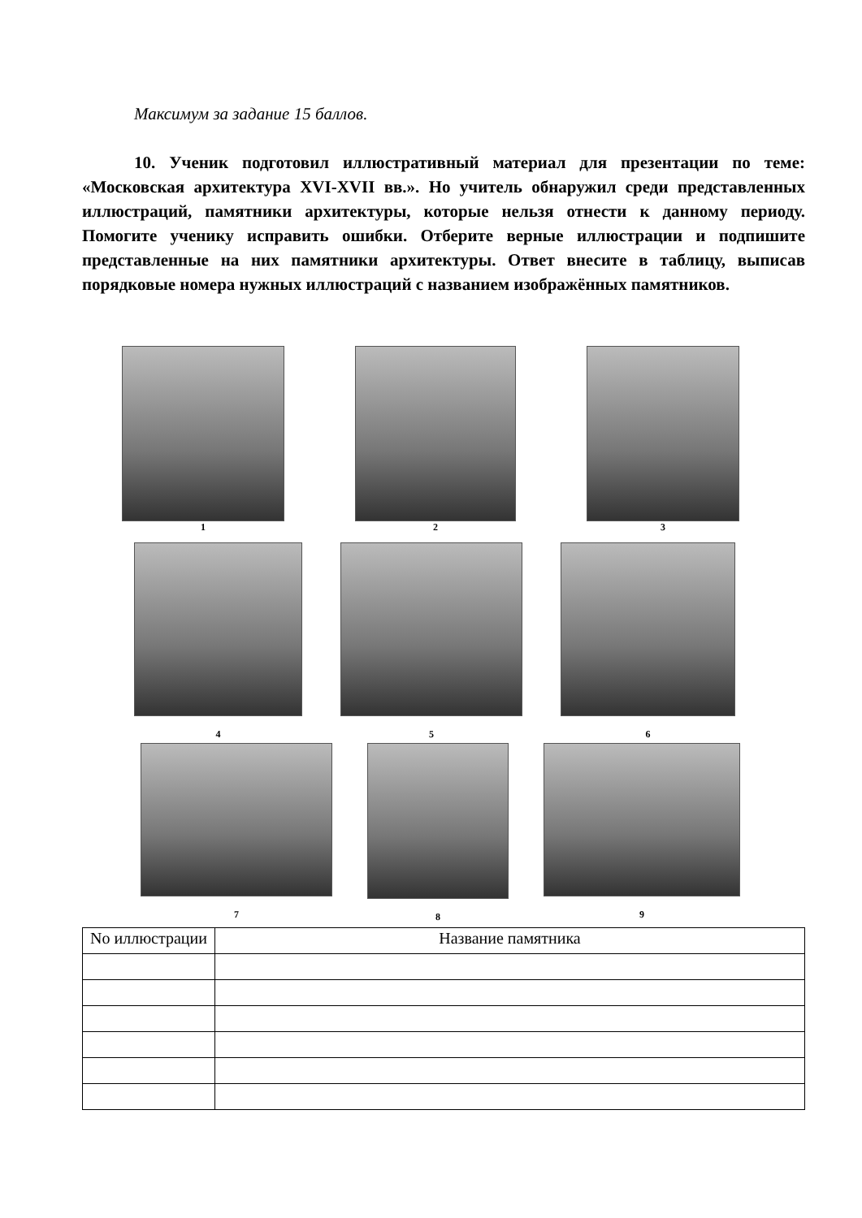Максимум за задание 15 баллов.
10. Ученик подготовил иллюстративный материал для презентации по теме: «Московская архитектура XVI-XVII вв.». Но учитель обнаружил среди представленных иллюстраций, памятники архитектуры, которые нельзя отнести к данному периоду. Помогите ученику исправить ошибки. Отберите верные иллюстрации и подпишите представленные на них памятники архитектуры. Ответ внесите в таблицу, выписав порядковые номера нужных иллюстраций с названием изображённых памятников.
1 2 3
4
5
6
7
8
9
| No иллюстрации | Название памятника |
| --- | --- |